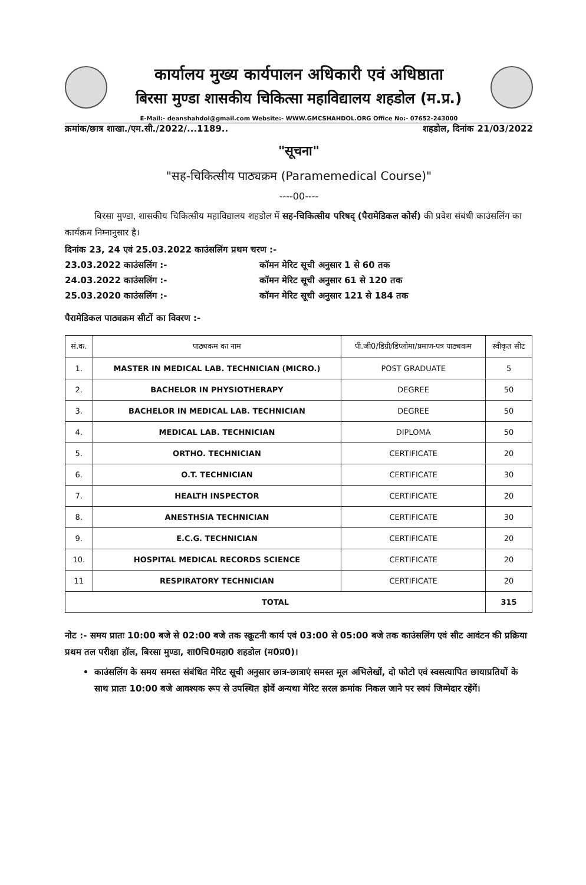कार्यालय मुख्य कार्यपालन अधिकारी एवं अधिष्ठाता
बिरसा मुण्डा शासकीय चिकित्सा महाविद्यालय शहडोल (म.प्र.)
E-Mail:- deanshahdol@gmail.com Website:- WWW.GMCSHAHDOL.ORG Office No:- 07652-243000
क्रमांक/छात्र शाखा./एम.सी./2022/...1189.. शहडोल, दिनांक 21/03/2022
"सूचना"
"सह-चिकित्सीय पाठ्यक्रम (Paramemedical Course)"
----00----
बिरसा मुण्डा, शासकीय चिकित्सीय महाविद्यालय शहडोल में सह-चिकित्सीय परिषद् (पैरामेडिकल कोर्स) की प्रवेश संबंधी काउंसलिंग का कार्यक्रम निम्नानुसार है।
दिनांक 23, 24 एवं 25.03.2022 काउंसलिंग प्रथम चरण :-
23.03.2022 काउंसलिंग :- कॉमन मेरिट सूची अनुसार 1 से 60 तक
24.03.2022 काउंसलिंग :- कॉमन मेरिट सूची अनुसार 61 से 120 तक
25.03.2020 काउंसलिंग :- कॉमन मेरिट सूची अनुसार 121 से 184 तक
पैरामेडिकल पाठ्यक्रम सीटों का विवरण :-
| सं.क. | पाठ्यकम का नाम | पी.जी0/डिग्री/डिप्लोमा/प्रमाण-पत्र पाठ्यकम | स्वीकृत सीट |
| --- | --- | --- | --- |
| 1. | MASTER IN MEDICAL LAB. TECHNICIAN (MICRO.) | POST GRADUATE | 5 |
| 2. | BACHELOR IN PHYSIOTHERAPY | DEGREE | 50 |
| 3. | BACHELOR IN MEDICAL LAB. TECHNICIAN | DEGREE | 50 |
| 4. | MEDICAL LAB. TECHNICIAN | DIPLOMA | 50 |
| 5. | ORTHO. TECHNICIAN | CERTIFICATE | 20 |
| 6. | O.T. TECHNICIAN | CERTIFICATE | 30 |
| 7. | HEALTH INSPECTOR | CERTIFICATE | 20 |
| 8. | ANESTHSIA TECHNICIAN | CERTIFICATE | 30 |
| 9. | E.C.G. TECHNICIAN | CERTIFICATE | 20 |
| 10. | HOSPITAL MEDICAL RECORDS SCIENCE | CERTIFICATE | 20 |
| 11 | RESPIRATORY TECHNICIAN | CERTIFICATE | 20 |
| TOTAL | | | 315 |
नोट :- समय प्रातः 10:00 बजे से 02:00 बजे तक स्क्रूटनी कार्य एवं 03:00 से 05:00 बजे तक काउंसलिंग एवं सीट आवंटन की प्रक्रिया प्रथम तल परीक्षा हॉल, बिरसा मुण्डा, शा0चि0महा0 शहडोल (म0प्र0)।
काउंसलिंग के समय समस्त संबंधित मेरिट सूची अनुसार छात्र-छात्राएं समस्त मूल अभिलेखों, दो फोटो एवं स्वसत्यापित छायाप्रतियों के साथ प्रातः 10:00 बजे आवश्यक रूप से उपस्थित होवें अन्यथा मेरिट सरल क्रमांक निकल जाने पर स्वयं जिम्मेदार रहेंगें।